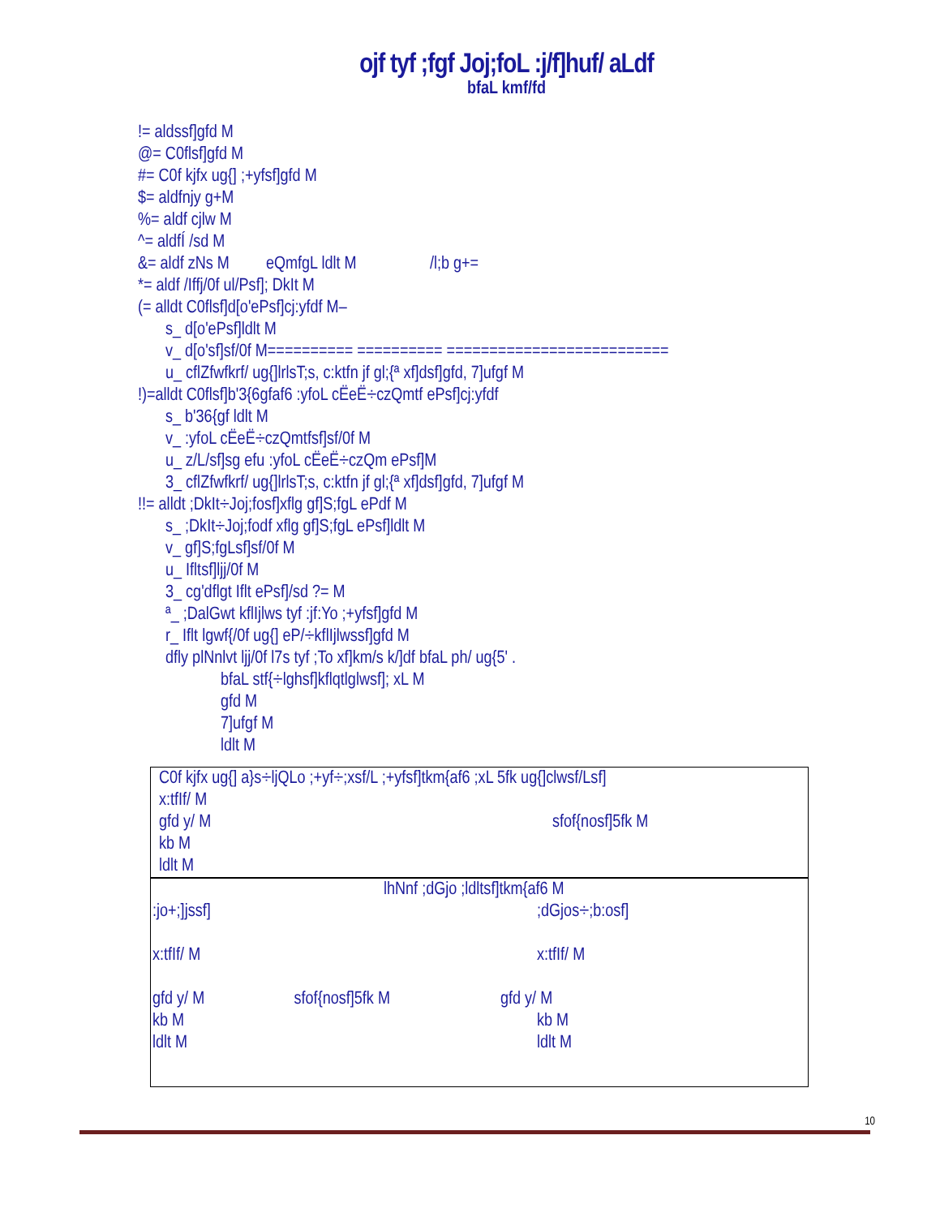ojf tyf ;fgf Joj;foL :j/f]huf/ aLdf
bfaL kmf/fd
!= aldssf]gfd M
@= C0flsf]gfd M
#= C0f kjfx ug{] ;+yfsf]gfd M
$= aldfnjy g+M
%= aldf cjlw M
^= aldfÍ /sd M
&= aldf zN‍s M eQmfgL ldlt M /l;b g+=
*= aldf /Iffj/0f ul/Psf]; DkIt M
(= alldt C0flsf]d[o'ePsf]cj:yfdf M–
s_ d[o'ePsf]ldlt M
v_ d[o'sf]sf/0f M========== ========== ==========================
u_ cflZfwfkrf/ ug{]lrlsT;s, c:ktfn jf gl;{ª xf]dsf]gfd, 7]ufgf M
!)=alldt C0flsf]b'3{6gfaf6 :yfoL cËeË÷czQmtf ePsf]cj:yfdf
s_ b'36{gf ldlt M
v_ :yfoL cËeË÷czQmtfsf]sf/0f M
u_ z/L/sf]sg efu :yfoL cËeË÷czQm ePsf]M
3_ cflZfwfkrf/ ug{]lrlsT;s, c:ktfn jf gl;{ª xf]dsf]gfd, 7]ufgf M
!!= alldt ;DkIt÷Joj;fosf]xflg gf]S;fgL ePdf M
s_ ;DkIt÷Joj;fodf xflg gf]S;fgL ePsf]ldlt M
v_ gf]S;fgLsf]sf/0f M
u_ Ifltsf]ljj/0f M
3_ cg'dflgt Iflt ePsf]/sd ?= M
ª_ ;DalGwt kflIjlws tyf :jf:Yo ;+yfsf]gfd M
r_ Iflt lgwf{/0f ug{] eP/÷kflIjlwssf]gfd M
dfly plNnlvt ljj/0f l7s tyf ;To xf]km/s k/]df bfaL ph/ ug{5' .
bfaL stf{÷lghsf]kflqtlglwsf]; xL M
gfd M
7]ufgf M
ldlt M
C0f kjfx ug{] a}s÷ljQLo ;+yf÷;xsf/L ;+yfsf]tkm{af6 ;xL 5fk ug{]clwsf/Lsf]
x:tfIf/ M
gfd y/ M sfof{nosf]5fk M
kb M
ldlt M
lhNnf ;dGjo ;ldltsf]tkm{af6 M
:jo+;]jssf];dGjos÷;b:osf]
x:tfIf/ M x:tfIf/ M
gfd y/ M sfof{nosf]5fk M gfd y/ M
kb M kb M
ldlt M ldlt M
10